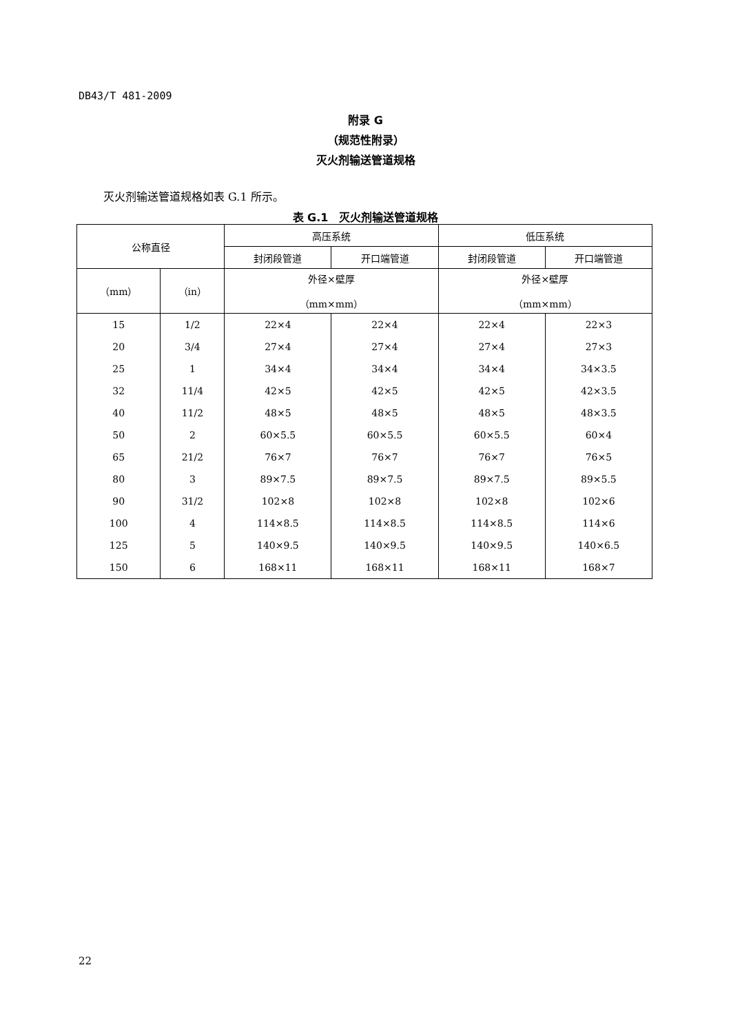DB43/T 481-2009
附录 G
（规范性附录）
灭火剂输送管道规格
灭火剂输送管道规格如表 G.1 所示。
表 G.1　灭火剂输送管道规格
| 公称直径 | | 高压系统 | | 低压系统 | |
| --- | --- | --- | --- | --- | --- |
| | | 封闭段管道 | 开口端管道 | 封闭段管道 | 开口端管道 |
| （mm） | （in） | 外径×壁厚 （mm×mm） | | 外径×壁厚 （mm×mm） | |
| 15 | 1/2 | 22×4 | 22×4 | 22×4 | 22×3 |
| 20 | 3/4 | 27×4 | 27×4 | 27×4 | 27×3 |
| 25 | 1 | 34×4 | 34×4 | 34×4 | 34×3.5 |
| 32 | 11/4 | 42×5 | 42×5 | 42×5 | 42×3.5 |
| 40 | 11/2 | 48×5 | 48×5 | 48×5 | 48×3.5 |
| 50 | 2 | 60×5.5 | 60×5.5 | 60×5.5 | 60×4 |
| 65 | 21/2 | 76×7 | 76×7 | 76×7 | 76×5 |
| 80 | 3 | 89×7.5 | 89×7.5 | 89×7.5 | 89×5.5 |
| 90 | 31/2 | 102×8 | 102×8 | 102×8 | 102×6 |
| 100 | 4 | 114×8.5 | 114×8.5 | 114×8.5 | 114×6 |
| 125 | 5 | 140×9.5 | 140×9.5 | 140×9.5 | 140×6.5 |
| 150 | 6 | 168×11 | 168×11 | 168×11 | 168×7 |
22